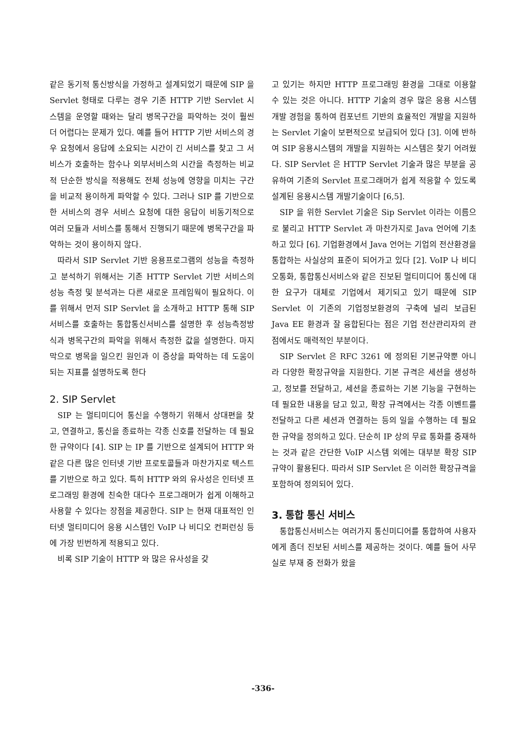같은 동기적 통신방식을 가정하고 설계되었기 때문에 SIP 을 Servlet 형태로 다루는 경우 기존 HTTP 기반 Servlet 시스템을 운영할 때와는 달리 병목구간을 파악하는 것이 훨씬 더 어렵다는 문제가 있다. 예를 들어 HTTP 기반 서비스의 경우 요청에서 응답에 소요되는 시간이 긴 서비스를 찾고 그 서비스가 호출하는 함수나 외부서비스의 시간을 측정하는 비교적 단순한 방식을 적용해도 전체 성능에 영향을 미치는 구간을 비교적 용이하게 파악할 수 있다. 그러나 SIP 를 기반으로 한 서비스의 경우 서비스 요청에 대한 응답이 비동기적으로 여러 모듈과 서비스를 통해서 진행되기 때문에 병목구간을 파악하는 것이 용이하지 않다.
따라서 SIP Servlet 기반 응용프로그램의 성능을 측정하고 분석하기 위해서는 기존 HTTP Servlet 기반 서비스의 성능 측정 및 분석과는 다른 새로운 프레임웍이 필요하다. 이를 위해서 먼저 SIP Servlet 을 소개하고 HTTP 통해 SIP 서비스를 호출하는 통합통신서비스를 설명한 후 성능측정방식과 병목구간의 파악을 위해서 측정한 값을 설명한다. 마지막으로 병목을 일으킨 원인과 이 증상을 파악하는 데 도움이 되는 지표를 설명하도록 한다
2. SIP Servlet
SIP 는 멀티미디어 통신을 수행하기 위해서 상대편을 찾고, 연결하고, 통신을 종료하는 각종 신호를 전달하는 데 필요한 규약이다 [4]. SIP 는 IP 를 기반으로 설계되어 HTTP 와 같은 다른 많은 인터넷 기반 프로토콜들과 마찬가지로 텍스트를 기반으로 하고 있다. 특히 HTTP 와의 유사성은 인터넷 프로그래밍 환경에 친숙한 대다수 프로그래머가 쉽게 이해하고 사용할 수 있다는 장점을 제공한다. SIP 는 현재 대표적인 인터넷 멀티미디어 응용 시스템인 VoIP 나 비디오 컨퍼런싱 등에 가장 빈번하게 적용되고 있다.
비록 SIP 기술이 HTTP 와 많은 유사성을 갖
고 있기는 하지만 HTTP 프로그래밍 환경을 그대로 이용할 수 있는 것은 아니다. HTTP 기술의 경우 많은 응용 시스템 개발 경험을 통하여 컴포넌트 기반의 효율적인 개발을 지원하는 Servlet 기술이 보편적으로 보급되어 있다 [3]. 이에 반하여 SIP 응용시스템의 개발을 지원하는 시스템은 찾기 어려웠다. SIP Servlet 은 HTTP Servlet 기술과 많은 부분을 공유하여 기존의 Servlet 프로그래머가 쉽게 적응할 수 있도록 설계된 응용시스템 개발기술이다 [6,5].
SIP 을 위한 Servlet 기술은 Sip Servlet 이라는 이름으로 불리고 HTTP Servlet 과 마찬가지로 Java 언어에 기초하고 있다 [6]. 기업환경에서 Java 언어는 기업의 전산환경을 통합하는 사실상의 표준이 되어가고 있다 [2]. VoIP 나 비디오통화, 통합통신서비스와 같은 진보된 멀티미디어 통신에 대한 요구가 대체로 기업에서 제기되고 있기 때문에 SIP Servlet 이 기존의 기업정보환경의 구축에 널리 보급된 Java EE 환경과 잘 융합된다는 점은 기업 전산관리자의 관점에서도 매력적인 부분이다.
SIP Servlet 은 RFC 3261 에 정의된 기본규약뿐 아니라 다양한 확장규약을 지원한다. 기본 규격은 세션을 생성하고, 정보를 전달하고, 세션을 종료하는 기본 기능을 구현하는 데 필요한 내용을 담고 있고, 확장 규격에서는 각종 이벤트를 전달하고 다른 세션과 연결하는 등의 일을 수행하는 데 필요한 규약을 정의하고 있다. 단순히 IP 상의 무료 통화를 중재하는 것과 같은 간단한 VoIP 시스템 외에는 대부분 확장 SIP 규약이 활용된다. 따라서 SIP Servlet 은 이러한 확장규격을 포함하여 정의되어 있다.
3. 통합 통신 서비스
통합통신서비스는 여러가지 통신미디어를 통합하여 사용자에게 좀더 진보된 서비스를 제공하는 것이다. 예를 들어 사무실로 부재 중 전화가 왔을
-336-